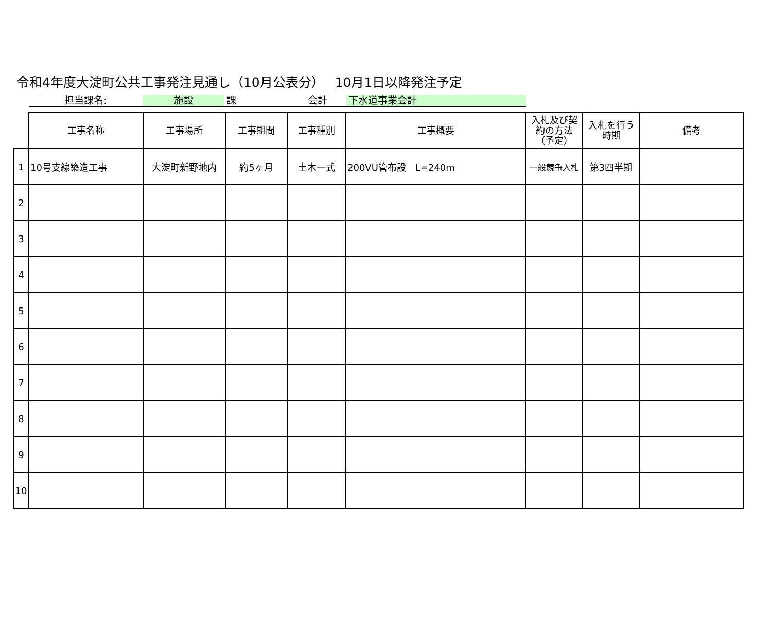令和4年度大淀町公共工事発注見通し（10月公表分）　 10月1日以降発注予定
担当課名: 施設 課 会計 下水道事業会計
| | 工事名称 | 工事場所 | 工事期間 | 工事種別 | 工事概要 | 入札及び契約の方法（予定） | 入札を行う時期 | 備考 |
| --- | --- | --- | --- | --- | --- | --- | --- | --- |
| 1 | 10号支線築造工事 | 大淀町新野地内 | 約5ヶ月 | 土木一式 | 200VU管布設 L=240m | 一般競争入札 | 第3四半期 | |
| 2 | | | | | | | | |
| 3 | | | | | | | | |
| 4 | | | | | | | | |
| 5 | | | | | | | | |
| 6 | | | | | | | | |
| 7 | | | | | | | | |
| 8 | | | | | | | | |
| 9 | | | | | | | | |
| 10 | | | | | | | | |